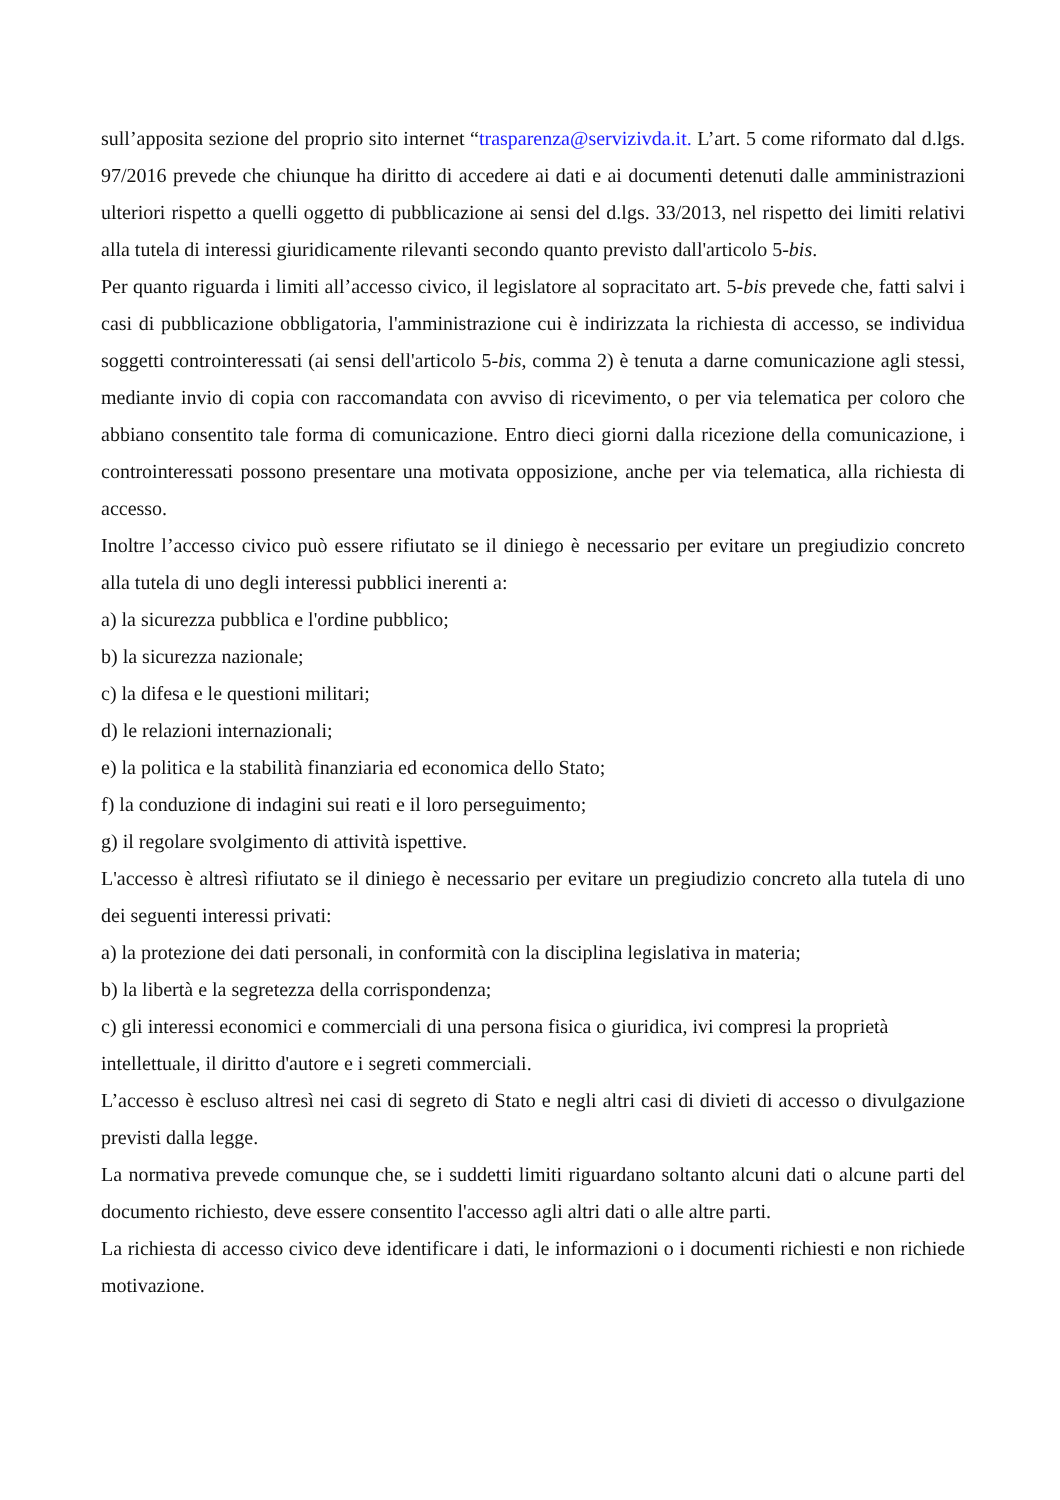sull’apposita sezione del proprio sito internet “trasparenza@servizivda.it. L’art. 5 come riformato dal d.lgs. 97/2016 prevede che chiunque ha diritto di accedere ai dati e ai documenti detenuti dalle amministrazioni ulteriori rispetto a quelli oggetto di pubblicazione ai sensi del d.lgs. 33/2013, nel rispetto dei limiti relativi alla tutela di interessi giuridicamente rilevanti secondo quanto previsto dall'articolo 5-bis.
Per quanto riguarda i limiti all’accesso civico, il legislatore al sopracitato art. 5-bis prevede che, fatti salvi i casi di pubblicazione obbligatoria, l'amministrazione cui è indirizzata la richiesta di accesso, se individua soggetti controinteressati (ai sensi dell'articolo 5-bis, comma 2) è tenuta a darne comunicazione agli stessi, mediante invio di copia con raccomandata con avviso di ricevimento, o per via telematica per coloro che abbiano consentito tale forma di comunicazione. Entro dieci giorni dalla ricezione della comunicazione, i controinteressati possono presentare una motivata opposizione, anche per via telematica, alla richiesta di accesso.
Inoltre l’accesso civico può essere rifiutato se il diniego è necessario per evitare un pregiudizio concreto alla tutela di uno degli interessi pubblici inerenti a:
a) la sicurezza pubblica e l'ordine pubblico;
b) la sicurezza nazionale;
c) la difesa e le questioni militari;
d) le relazioni internazionali;
e) la politica e la stabilità finanziaria ed economica dello Stato;
f) la conduzione di indagini sui reati e il loro perseguimento;
g) il regolare svolgimento di attività ispettive.
L'accesso è altresì rifiutato se il diniego è necessario per evitare un pregiudizio concreto alla tutela di uno dei seguenti interessi privati:
a) la protezione dei dati personali, in conformità con la disciplina legislativa in materia;
b) la libertà e la segretezza della corrispondenza;
c) gli interessi economici e commerciali di una persona fisica o giuridica, ivi compresi la proprietà intellettuale, il diritto d'autore e i segreti commerciali.
L’accesso è escluso altresì nei casi di segreto di Stato e negli altri casi di divieti di accesso o divulgazione previsti dalla legge.
La normativa prevede comunque che, se i suddetti limiti riguardano soltanto alcuni dati o alcune parti del documento richiesto, deve essere consentito l'accesso agli altri dati o alle altre parti.
La richiesta di accesso civico deve identificare i dati, le informazioni o i documenti richiesti e non richiede motivazione.